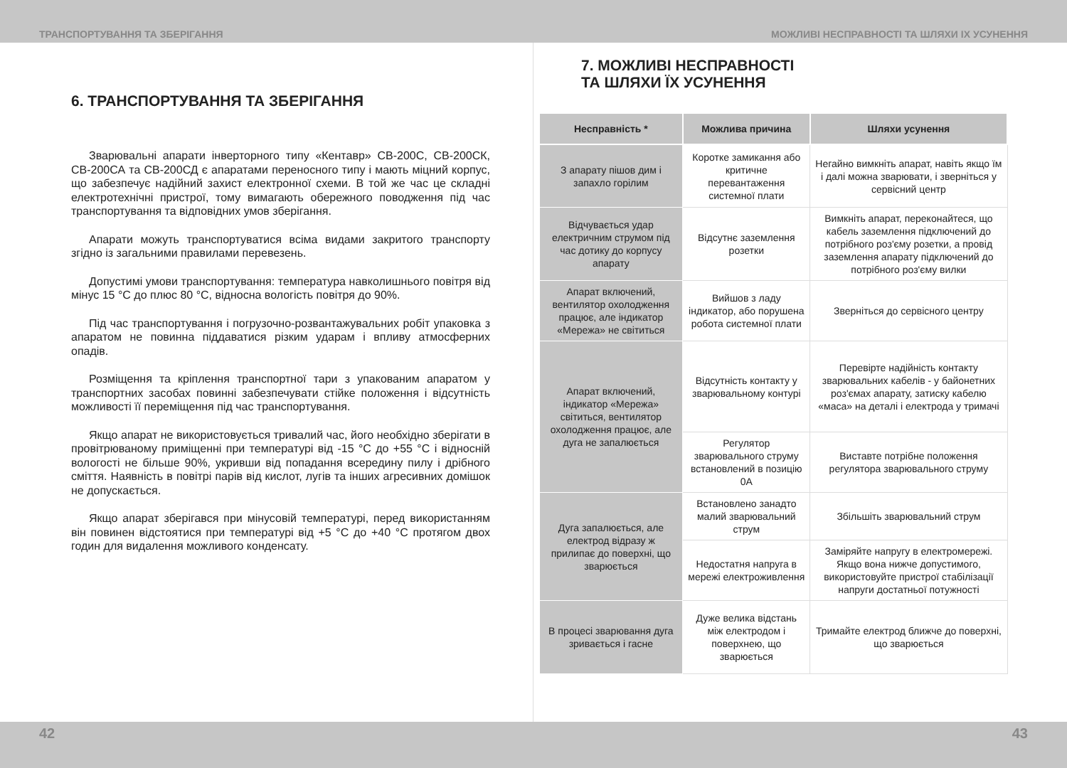ТРАНСПОРТУВАННЯ ТА ЗБЕРІГАННЯ МОЖЛИВІ НЕСПРАВНОСТІ ТА ШЛЯХИ ІХ УСУНЕННЯ
6. ТРАНСПОРТУВАННЯ ТА ЗБЕРІГАННЯ
Зварювальні апарати інверторного типу «Кентавр» СВ-200С, СВ-200СК, СВ-200СА та СВ-200СД є апаратами переносного типу і мають міцний корпус, що забезпечує надійний захист електронної схеми. В той же час це складні електротехнічні пристрої, тому вимагають обережного поводження під час транспортування та відповідних умов зберігання.
Апарати можуть транспортуватися всіма видами закритого транспорту згідно із загальними правилами перевезень.
Допустимі умови транспортування: температура навколишнього повітря від мінус 15 °С до плюс 80 °С, відносна вологість повітря до 90%.
Під час транспортування і погрузочно-розвантажувальних робіт упаковка з апаратом не повинна піддаватися різким ударам і впливу атмосферних опадів.
Розміщення та кріплення транспортної тари з упакованим апаратом у транспортних засобах повинні забезпечувати стійке положення і відсутність можливості її переміщення під час транспортування.
Якщо апарат не використовується тривалий час, його необхідно зберігати в провітрюваному приміщенні при температурі від -15 °С до +55 °С і відносній вологості не більше 90%, укривши від попадання всередину пилу і дрібного сміття. Наявність в повітрі парів від кислот, лугів та інших агресивних домішок не допускається.
Якщо апарат зберігався при мінусовій температурі, перед використанням він повинен відстоятися при температурі від +5 °С до +40 °С протягом двох годин для видалення можливого конденсату.
7. МОЖЛИВІ НЕСПРАВНОСТІ
ТА ШЛЯХИ ЇХ УСУНЕННЯ
| Несправність * | Можлива причина | Шляхи усунення |
| --- | --- | --- |
| З апарату пішов дим і запахло горілим | Коротке замикання або критичне перевантаження системної плати | Негайно вимкніть апарат, навіть якщо їм і далі можна зварювати, і зверніться у сервісний центр |
| Відчувається удар електричним струмом під час дотику до корпусу апарату | Відсутнє заземлення розетки | Вимкніть апарат, переконайтеся, що кабель заземлення підключений до потрібного роз'єму розетки, а провід заземлення апарату підключений до потрібного роз'єму вилки |
| Апарат включений, вентилятор охолодження працює, але індикатор «Мережа» не світиться | Вийшов з ладу індикатор, або порушена робота системної плати | Зверніться до сервісного центру |
| Апарат включений, індикатор «Мережа» світиться, вентилятор охолодження працює, але дуга не запалюється | Відсутність контакту у зварювальному контурі | Перевірте надійність контакту зварювальних кабелів - у байонетних роз'ємах апарату, затиску кабелю «маса» на деталі і електрода у тримачі |
| | Регулятор зварювального струму встановлений в позицію 0А | Виставте потрібне положення регулятора зварювального струму |
| Дуга запалюється, але електрод відразу ж прилипає до поверхні, що зварюється | Встановлено занадто малий зварювальний струм | Збільшіть зварювальний струм |
| | Недостатня напруга в мережі електроживлення | Заміряйте напругу в електромережі. Якщо вона нижче допустимого, використовуйте пристрої стабілізації напруги достатньої потужності |
| В процесі зварювання дуга зривається і гасне | Дуже велика відстань між електродом і поверхнею, що зварюється | Тримайте електрод ближче до поверхні, що зварюється |
42 43